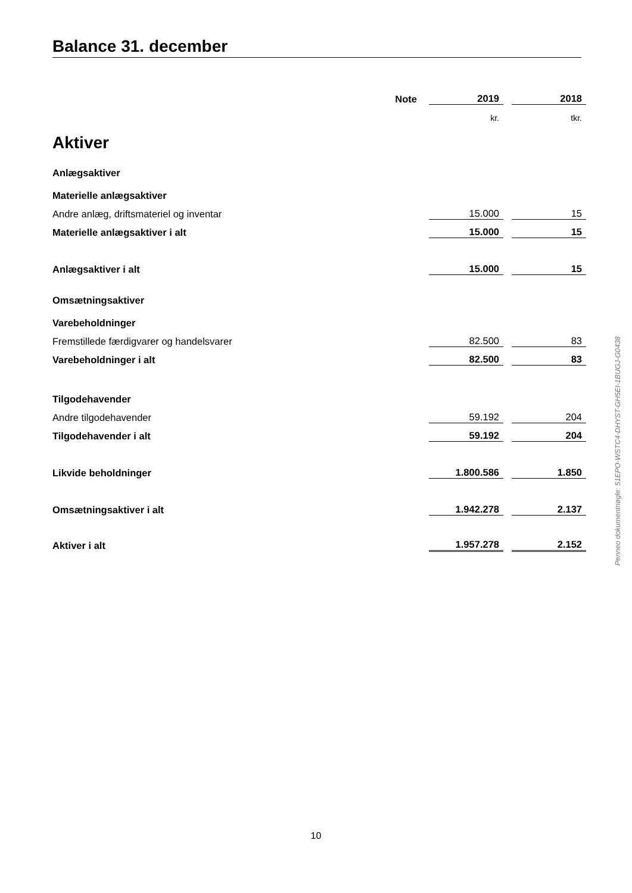Balance 31. december
| | Note | 2019 | | 2018 |
| | | kr. | | tkr. |
| Aktiver | | | | |
| Anlægsaktiver | | | | |
| Materielle anlægsaktiver | | | | |
| Andre anlæg, driftsmateriel og inventar | | 15.000 | | 15 |
| Materielle anlægsaktiver i alt | | 15.000 | | 15 |
| Anlægsaktiver i alt | | 15.000 | | 15 |
| Omsætningsaktiver | | | | |
| Varebeholdninger | | | | |
| Fremstillede færdigvarer og handelsvarer | | 82.500 | | 83 |
| Varebeholdninger i alt | | 82.500 | | 83 |
| Tilgodehavender | | | | |
| Andre tilgodehavender | | 59.192 | | 204 |
| Tilgodehavender i alt | | 59.192 | | 204 |
| Likvide beholdninger | | 1.800.586 | | 1.850 |
| Omsætningsaktiver i alt | | 1.942.278 | | 2.137 |
| Aktiver i alt | | 1.957.278 | | 2.152 |
Penneo dokumentnøgle: 51EPO-WSTC4-DHYST-GH5EI-1BUGJ-G0438
10